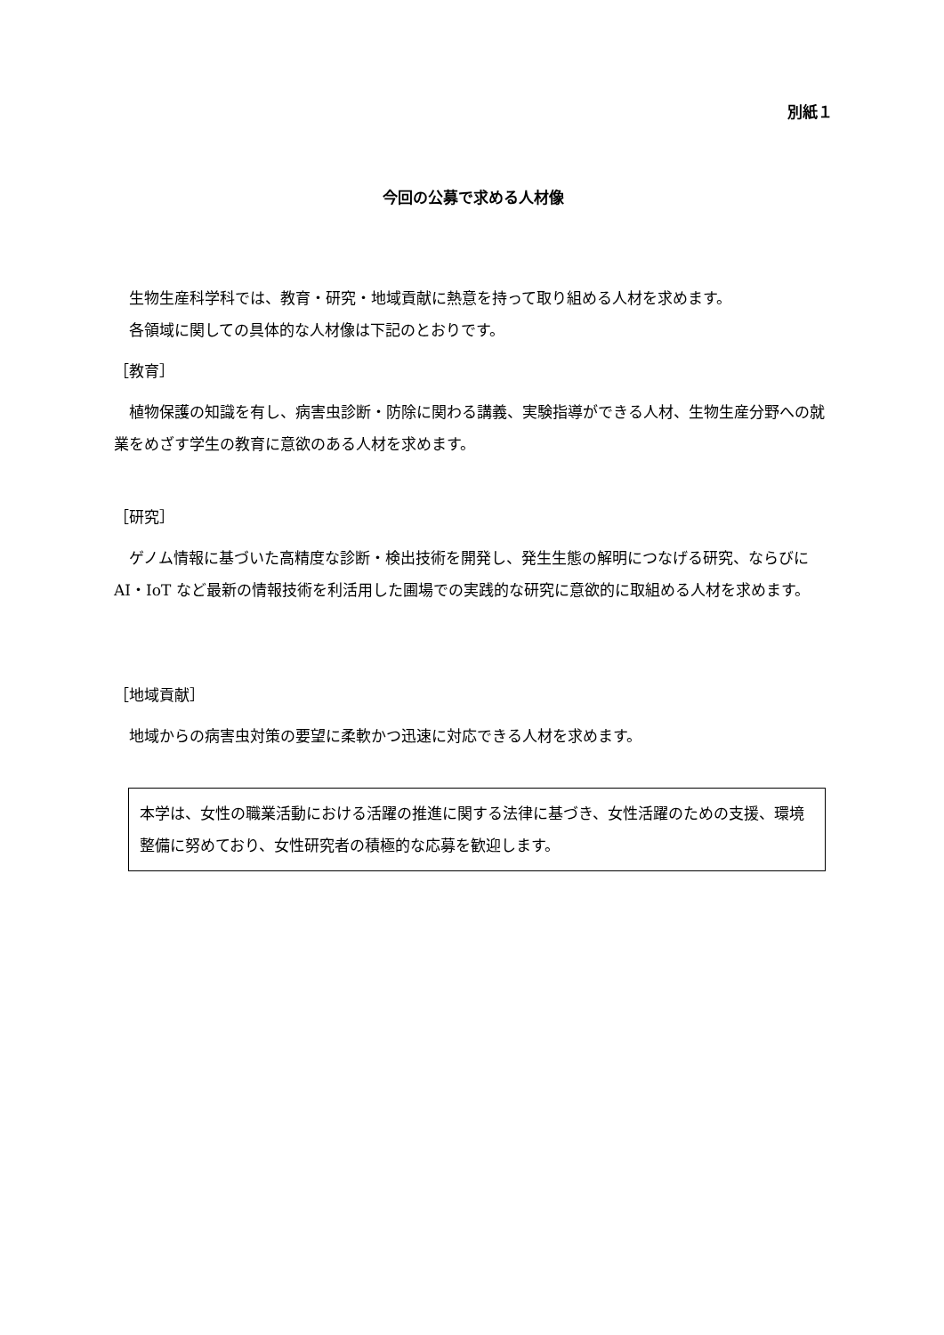別紙１
今回の公募で求める人材像
生物生産科学科では、教育・研究・地域貢献に熱意を持って取り組める人材を求めます。
各領域に関しての具体的な人材像は下記のとおりです。
［教育］
植物保護の知識を有し、病害虫診断・防除に関わる講義、実験指導ができる人材、生物生産分野への就業をめざす学生の教育に意欲のある人材を求めます。
［研究］
ゲノム情報に基づいた高精度な診断・検出技術を開発し、発生生態の解明につなげる研究、ならびに AI・IoT など最新の情報技術を利活用した圃場での実践的な研究に意欲的に取組める人材を求めます。
［地域貢献］
地域からの病害虫対策の要望に柔軟かつ迅速に対応できる人材を求めます。
本学は、女性の職業活動における活躍の推進に関する法律に基づき、女性活躍のための支援、環境整備に努めており、女性研究者の積極的な応募を歓迎します。